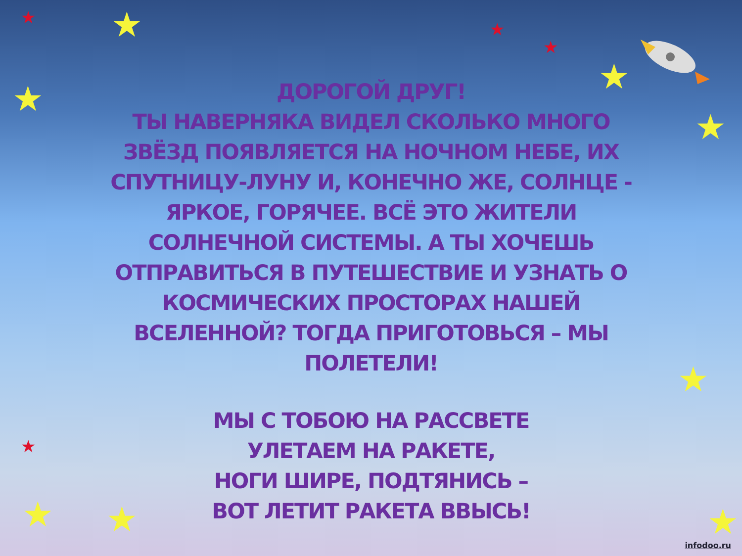★
★
★
★
★
★ ★ ★
★
★
★
★
ДОРОГОЙ ДРУГ!
ТЫ НАВЕРНЯКА ВИДЕЛ СКОЛЬКО МНОГО ЗВЁЗД ПОЯВЛЯЕТСЯ НА НОЧНОМ НЕБЕ, ИХ СПУТНИЦУ-ЛУНУ И, КОНЕЧНО ЖЕ, СОЛНЦЕ - ЯРКОЕ, ГОРЯЧЕЕ. ВСЁ ЭТО ЖИТЕЛИ СОЛНЕЧНОЙ СИСТЕМЫ. А ТЫ ХОЧЕШЬ ОТПРАВИТЬСЯ В ПУТЕШЕСТВИЕ И УЗНАТЬ О КОСМИЧЕСКИХ ПРОСТОРАХ НАШЕЙ ВСЕЛЕННОЙ? ТОГДА ПРИГОТОВЬСЯ – МЫ ПОЛЕТЕЛИ!
МЫ С ТОБОЮ НА РАССВЕТЕ
УЛЕТАЕМ НА РАКЕТЕ,
НОГИ ШИРЕ, ПОДТЯНИСЬ –
ВОТ ЛЕТИТ РАКЕТА ВВЫСЬ!
infodoo.ru